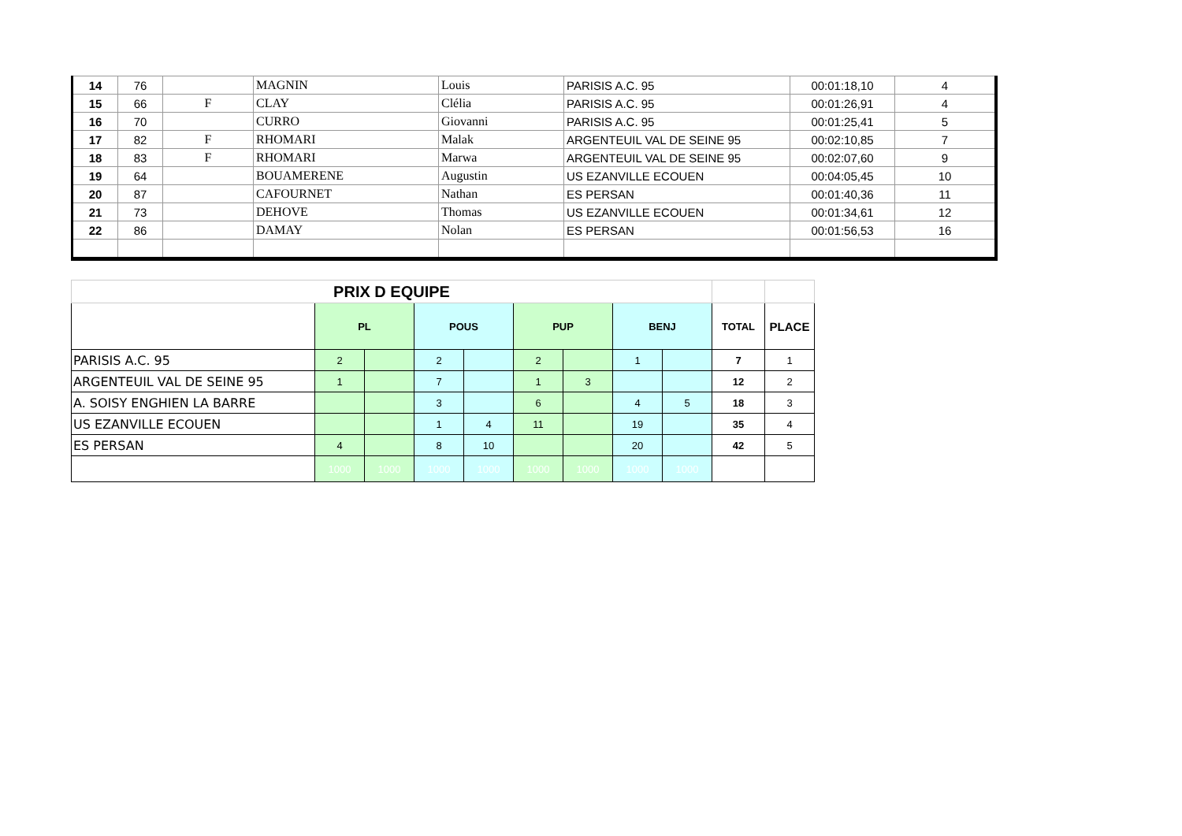| 14 | 76 | | MAGNIN | Louis | PARISIS A.C. 95 | 00:01:18,10 | 4 |
| 15 | 66 | F | CLAY | Clélia | PARISIS A.C. 95 | 00:01:26,91 | 4 |
| 16 | 70 | | CURRO | Giovanni | PARISIS A.C. 95 | 00:01:25,41 | 5 |
| 17 | 82 | F | RHOMARI | Malak | ARGENTEUIL VAL DE SEINE 95 | 00:02:10,85 | 7 |
| 18 | 83 | F | RHOMARI | Marwa | ARGENTEUIL VAL DE SEINE 95 | 00:02:07,60 | 9 |
| 19 | 64 | | BOUAMERENE | Augustin | US EZANVILLE ECOUEN | 00:04:05,45 | 10 |
| 20 | 87 | | CAFOURNET | Nathan | ES PERSAN | 00:01:40,36 | 11 |
| 21 | 73 | | DEHOVE | Thomas | US EZANVILLE ECOUEN | 00:01:34,61 | 12 |
| 22 | 86 | | DAMAY | Nolan | ES PERSAN | 00:01:56,53 | 16 |
| PRIX D EQUIPE | | | | | | | | | | |
| | PL | | POUS | | PUP | | BENJ | | TOTAL | PLACE |
| PARISIS A.C. 95 | 2 | | 2 | | 2 | | 1 | | 7 | 1 |
| ARGENTEUIL VAL DE SEINE 95 | 1 | | 7 | | 1 | 3 | | | 12 | 2 |
| A. SOISY ENGHIEN LA BARRE | | | 3 | | 6 | | 4 | 5 | 18 | 3 |
| US EZANVILLE ECOUEN | | | 1 | 4 | 11 | | 19 | | 35 | 4 |
| ES PERSAN | 4 | | 8 | 10 | | | 20 | | 42 | 5 |
| | 1000 | 1000 | 1000 | 1000 | 1000 | 1000 | 1000 | 1000 | | |